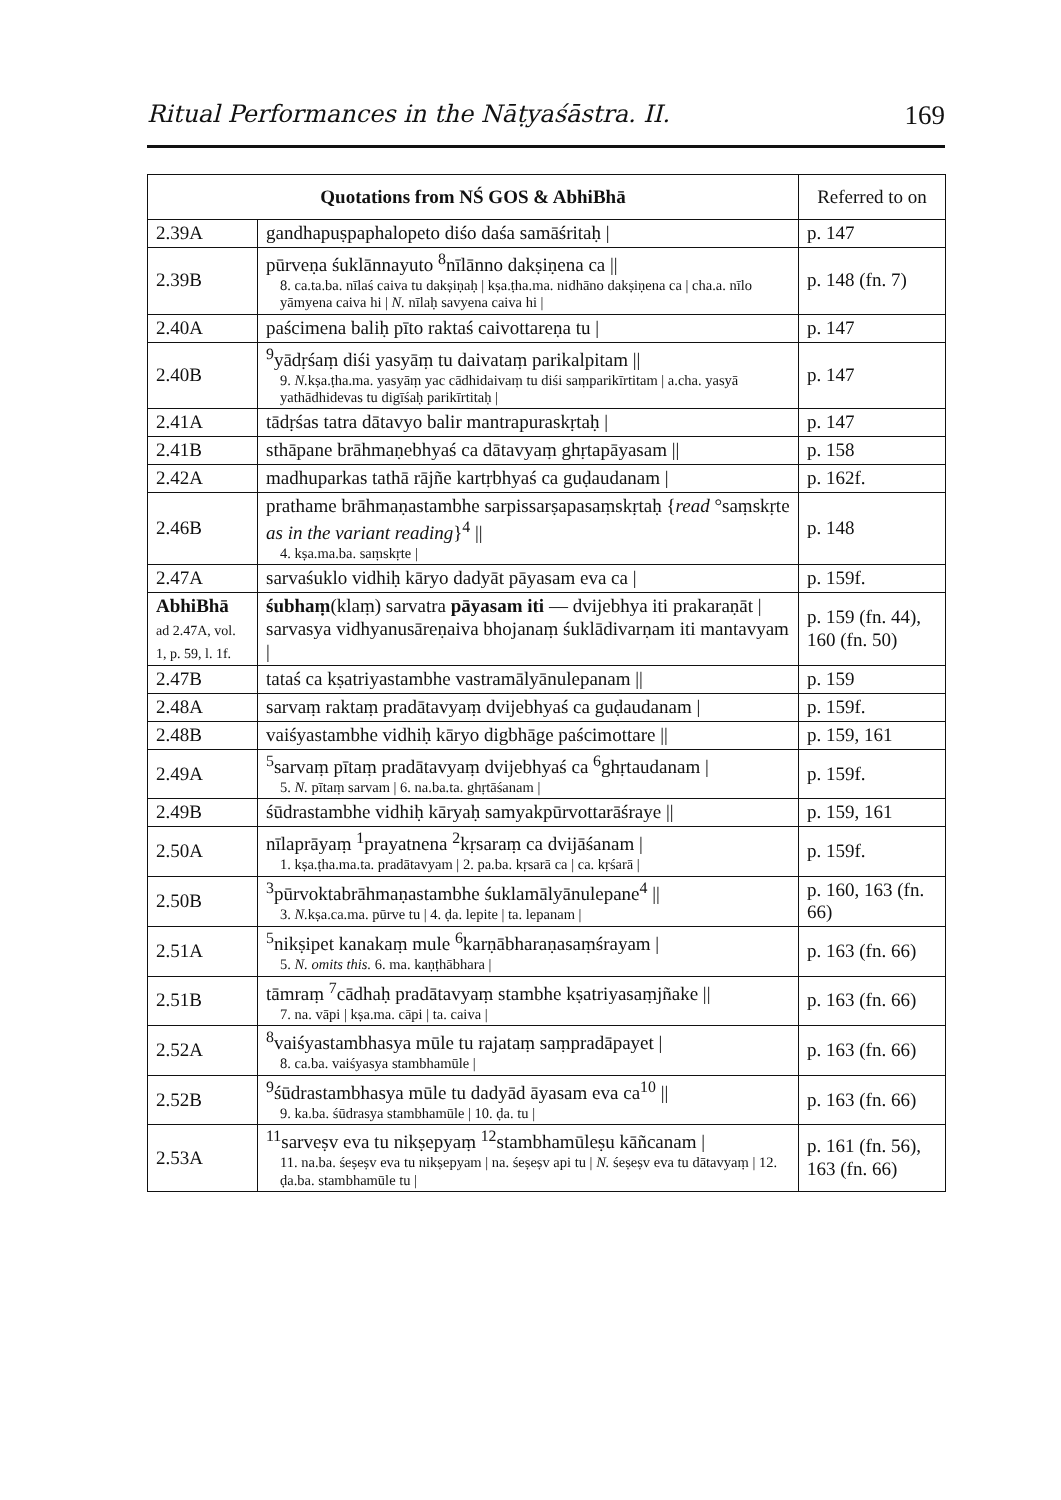Ritual Performances in the Nāṭyaśāstra. II. 169
| Quotations from NŚ GOS & AbhiBhā | | Referred to on |
| --- | --- | --- |
| 2.39A | gandhapuṣpaphalopeto diśo daśa samāśritaḥ / | p. 147 |
| 2.39B | pūrveṇa śuklānnayuto <sup>8</sup>nīlānno dakṣiṇena ca // 8. ca.ta.ba. nīlaś caiva tu dakṣiṇaḥ / kṣa.ṭha.ma. nidhāno dakṣiṇena ca / cha.a. nīlo yāmyena caiva hi / N. nīlaḥ savyena caiva hi / | p. 148 (fn. 7) |
| 2.40A | paścimena baliḥ pīto raktaś caivottareṇa tu / | p. 147 |
| 2.40B | <sup>9</sup> yādṛśaṃ diśi yasyāṃ tu daivataṃ parikalpitam // 9. N. kṣa.ṭha.ma. yasyāṃ yac cādhidaivaṃ tu diśi saṃparikīrtitam / a.cha. yasyā yathādhidevas tu digīśaḥ parikīrtitaḥ / | p. 147 |
| 2.41A | tādṛśas tatra dātavyo balir mantrapuraskṛtaḥ / | p. 147 |
| 2.41B | sthāpane brāhmaṇebhyaś ca dātavyaṃ ghṛtapāyasam // | p. 158 |
| 2.42A | madhuparkas tathā rājñe kartṛbhyaś ca guḍaudanam / | p. 162f. |
| 2.46B | prathame brāhmaṇastambhe sarpissarṣapasaṃskṛtaḥ { read °saṃskṛte as in the variant reading }<sup>4</sup> // 4. kṣa.ma.ba. saṃskṛte / | p. 148 |
| 2.47A | sarvaśuklo vidhiḥ kāryo dadyāt pāyasam eva ca / | p. 159f. |
| AbhiBhā ad 2.47A, vol. 1, p. 59, l. 1f. | śubhaṃ (klaṃ) sarvatra pāyasam iti — dvijebhya iti prakaraṇāt / sarvasya vidhyanusāreṇaiva bhojanaṃ śuklādivarṇam iti mantavyam / | p. 159 (fn. 44), 160 (fn. 50) |
| 2.47B | tataś ca kṣatriyastambhe vastramālyānulepanam // | p. 159 |
| 2.48A | sarvaṃ raktaṃ pradātavyaṃ dvijebhyaś ca guḍaudanam / | p. 159f. |
| 2.48B | vaiśyastambhe vidhiḥ kāryo digbhāge paścimottare // | p. 159, 161 |
| 2.49A | <sup>5</sup> sarvaṃ pītaṃ pradātavyaṃ dvijebhyaś ca <sup>6</sup>ghṛtaudanam / 5. N. pītaṃ sarvam / 6. na.ba.ta. ghṛtāśanam / | p. 159f. |
| 2.49B | śūdrastambhe vidhiḥ kāryaḥ samyakpūrvottarāśraye // | p. 159, 161 |
| 2.50A | nīlaprāyaṃ <sup>1</sup>prayatnena <sup>2</sup>kṛsaraṃ ca dvijāśanam / 1. kṣa.ṭha.ma.ta. pradātavyam / 2. pa.ba. kṛsarā ca / ca. kṛśarā / | p. 159f. |
| 2.50B | <sup>3</sup> pūrvoktabrāhmaṇastambhe śuklamālyānulepane<sup>4</sup> // 3. N. kṣa.ca.ma. pūrve tu / 4. ḍa. lepite / ta. lepanam / | p. 160, 163 (fn. 66) |
| 2.51A | <sup>5</sup> nikṣipet kanakaṃ mule <sup>6</sup>karṇābharaṇasaṃśrayam / 5. N. omits this. 6. ma. kaṇṭhābhara / | p. 163 (fn. 66) |
| 2.51B | tāmraṃ <sup>7</sup>cādhaḥ pradātavyaṃ stambhe kṣatriyasaṃjñake // 7. na. vāpi / kṣa.ma. cāpi / ta. caiva / | p. 163 (fn. 66) |
| 2.52A | <sup>8</sup> vaiśyastambhasya mūle tu rajataṃ saṃpradāpayet / 8. ca.ba. vaiśyasya stambhamūle / | p. 163 (fn. 66) |
| 2.52B | <sup>9</sup> śūdrastambhasya mūle tu dadyād āyasam eva ca<sup>10</sup> // 9. ka.ba. śūdrasya stambhamūle / 10. ḍa. tu / | p. 163 (fn. 66) |
| 2.53A | <sup>11</sup> sarveṣv eva tu nikṣepyaṃ <sup>12</sup>stambhamūleṣu kāñcanam / 11. na.ba. śeṣeṣv eva tu nikṣepyam / na. śeṣeṣv api tu / N. śeṣeṣv eva tu dātavyaṃ / 12. ḍa.ba. stambhamūle tu / | p. 161 (fn. 56), 163 (fn. 66) |